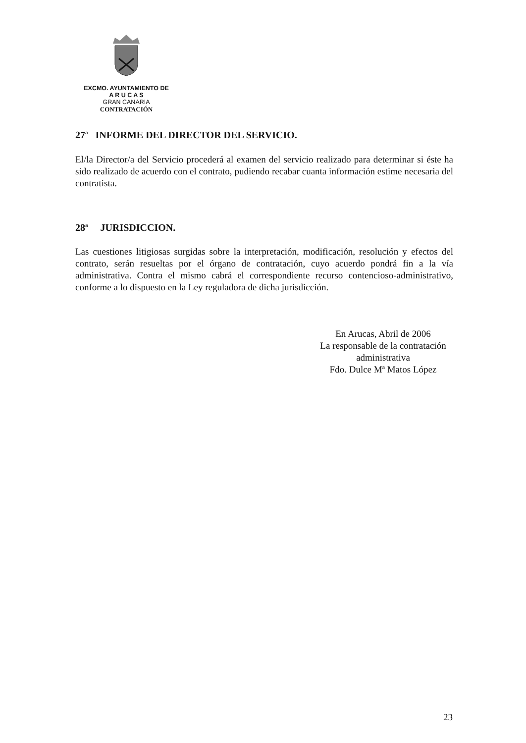EXCMO. AYUNTAMIENTO DE
A R U C A S
GRAN CANARIA
CONTRATACIÓN
27<sup>a</sup> INFORME DEL DIRECTOR DEL SERVICIO.
El/la Director/a del Servicio procederá al examen del servicio realizado para determinar si éste ha sido realizado de acuerdo con el contrato, pudiendo recabar cuanta información estime necesaria del contratista.
28<sup>a</sup> JURISDICCION.
Las cuestiones litigiosas surgidas sobre la interpretación, modificación, resolución y efectos del contrato, serán resueltas por el órgano de contratación, cuyo acuerdo pondrá fin a la vía administrativa. Contra el mismo cabrá el correspondiente recurso contencioso-administrativo, conforme a lo dispuesto en la Ley reguladora de dicha jurisdicción.
En Arucas, Abril de 2006
La responsable de la contratación administrativa
Fdo. Dulce Mª Matos López
23